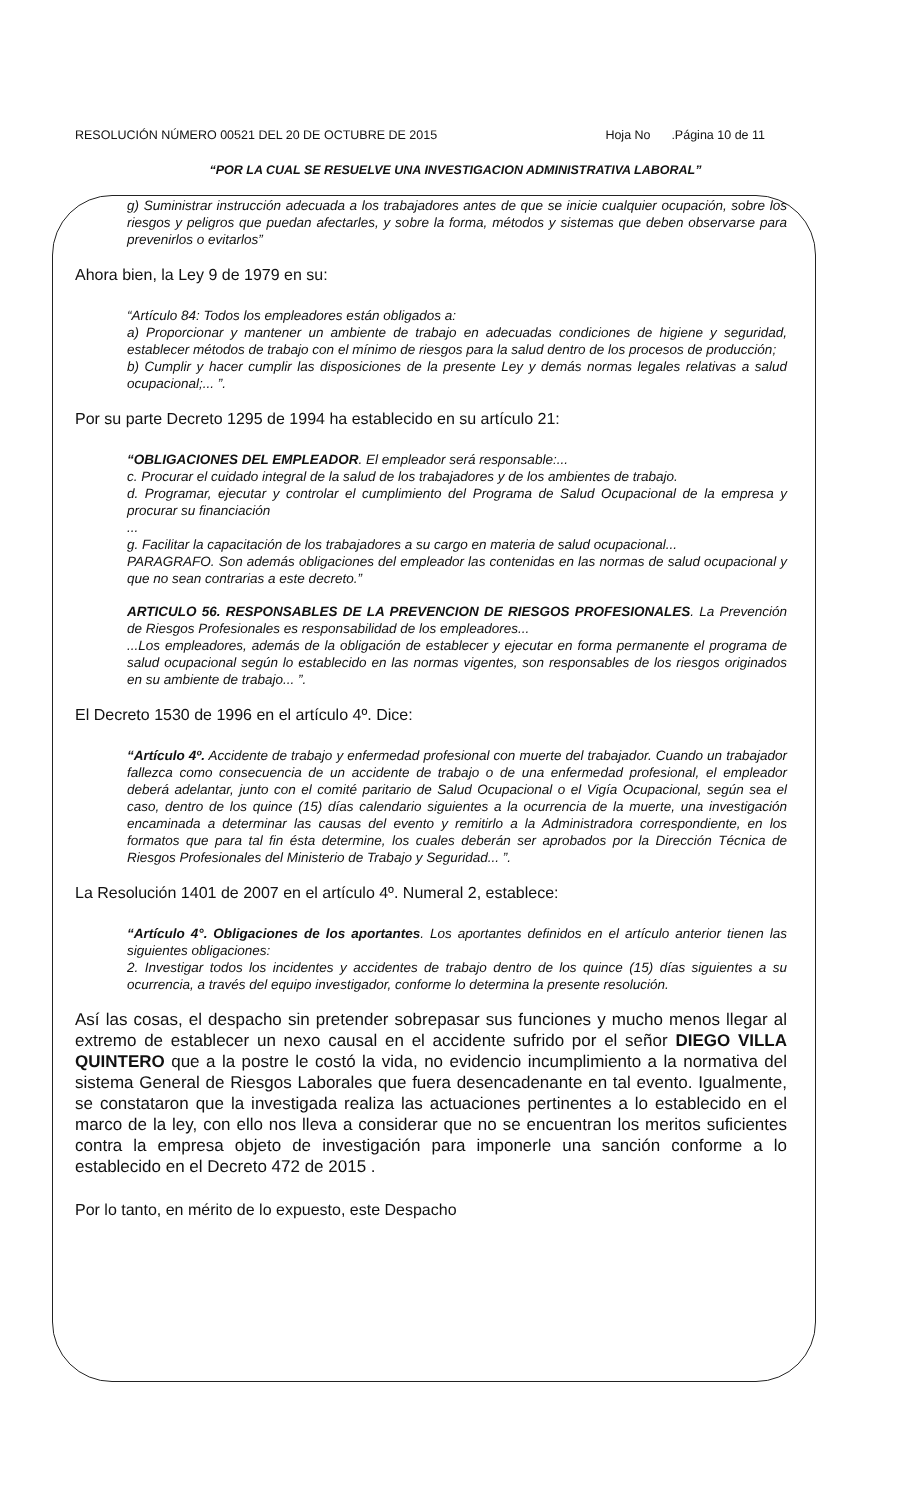RESOLUCIÓN NÚMERO 00521 DEL 20 DE OCTUBRE DE 2015 Hoja No .Página 10 de 11
“POR LA CUAL SE RESUELVE UNA INVESTIGACION ADMINISTRATIVA LABORAL”
g) Suministrar instrucción adecuada a los trabajadores antes de que se inicie cualquier ocupación, sobre los riesgos y peligros que puedan afectarles, y sobre la forma, métodos y sistemas que deben observarse para prevenirlos o evitarlos”
Ahora bien, la Ley 9 de 1979 en su:
“Artículo 84: Todos los empleadores están obligados a:
a) Proporcionar y mantener un ambiente de trabajo en adecuadas condiciones de higiene y seguridad, establecer métodos de trabajo con el mínimo de riesgos para la salud dentro de los procesos de producción;
b) Cumplir y hacer cumplir las disposiciones de la presente Ley y demás normas legales relativas a salud ocupacional;... ”.
Por su parte Decreto 1295 de 1994 ha establecido en su artículo 21:
“OBLIGACIONES DEL EMPLEADOR. El empleador será responsable:...
c. Procurar el cuidado integral de la salud de los trabajadores y de los ambientes de trabajo.
d. Programar, ejecutar y controlar el cumplimiento del Programa de Salud Ocupacional de la empresa y procurar su financiación
...
g. Facilitar la capacitación de los trabajadores a su cargo en materia de salud ocupacional...
PARAGRAFO. Son además obligaciones del empleador las contenidas en las normas de salud ocupacional y que no sean contrarias a este decreto.”
ARTICULO 56. RESPONSABLES DE LA PREVENCION DE RIESGOS PROFESIONALES. La Prevención de Riesgos Profesionales es responsabilidad de los empleadores...
...Los empleadores, además de la obligación de establecer y ejecutar en forma permanente el programa de salud ocupacional según lo establecido en las normas vigentes, son responsables de los riesgos originados en su ambiente de trabajo... ”.
El Decreto 1530 de 1996 en el artículo 4º. Dice:
“Artículo 4º. Accidente de trabajo y enfermedad profesional con muerte del trabajador. Cuando un trabajador fallezca como consecuencia de un accidente de trabajo o de una enfermedad profesional, el empleador deberá adelantar, junto con el comité paritario de Salud Ocupacional o el Vigía Ocupacional, según sea el caso, dentro de los quince (15) días calendario siguientes a la ocurrencia de la muerte, una investigación encaminada a determinar las causas del evento y remitirlo a la Administradora correspondiente, en los formatos que para tal fin ésta determine, los cuales deberán ser aprobados por la Dirección Técnica de Riesgos Profesionales del Ministerio de Trabajo y Seguridad... ”.
La Resolución 1401 de 2007 en el artículo 4º. Numeral 2, establece:
“Artículo 4°. Obligaciones de los aportantes. Los aportantes definidos en el artículo anterior tienen las siguientes obligaciones:
2. Investigar todos los incidentes y accidentes de trabajo dentro de los quince (15) días siguientes a su ocurrencia, a través del equipo investigador, conforme lo determina la presente resolución.
Así las cosas, el despacho sin pretender sobrepasar sus funciones y mucho menos llegar al extremo de establecer un nexo causal en el accidente sufrido por el señor DIEGO VILLA QUINTERO que a la postre le costó la vida, no evidencio incumplimiento a la normativa del sistema General de Riesgos Laborales que fuera desencadenante en tal evento. Igualmente, se constataron que la investigada realiza las actuaciones pertinentes a lo establecido en el marco de la ley, con ello nos lleva a considerar que no se encuentran los meritos suficientes contra la empresa objeto de investigación para imponerle una sanción conforme a lo establecido en el Decreto 472 de 2015 .
Por lo tanto, en mérito de lo expuesto, este Despacho